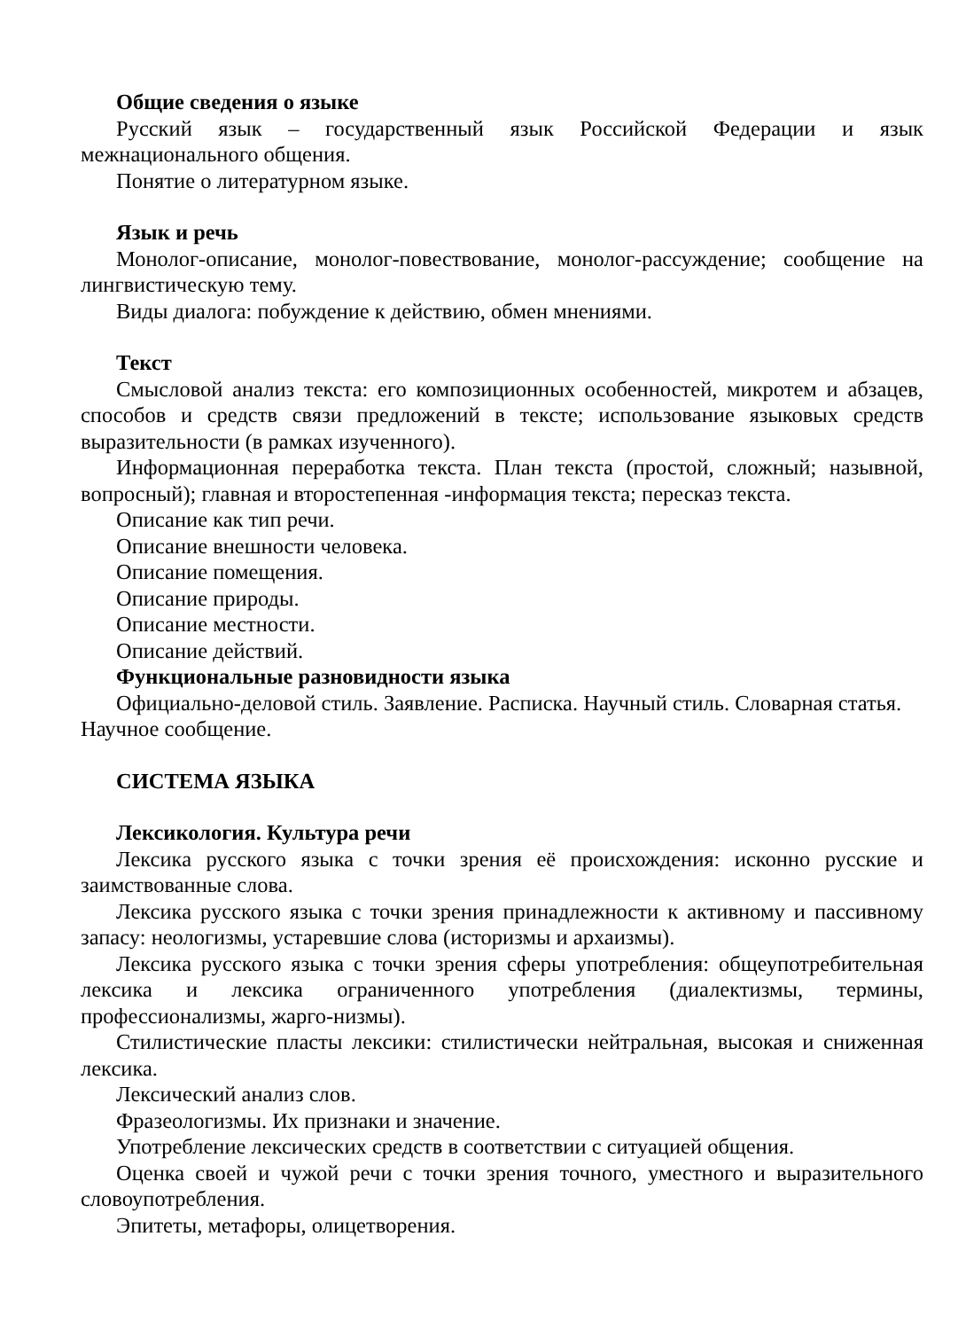Общие сведения о языке
Русский язык – государственный язык Российской Федерации и язык межнационального общения.
Понятие о литературном языке.
Язык и речь
Монолог-описание, монолог-повествование, монолог-рассуждение; сообщение на лингвистическую тему.
Виды диалога: побуждение к действию, обмен мнениями.
Текст
Смысловой анализ текста: его композиционных особенностей, микротем и абзацев, способов и средств связи предложений в тексте; использование языковых средств выразительности (в рамках изученного).
Информационная переработка текста. План текста (простой, сложный; назывной, вопросный); главная и второстепенная -информация текста; пересказ текста.
Описание как тип речи.
Описание внешности человека.
Описание помещения.
Описание природы.
Описание местности.
Описание действий.
Функциональные разновидности языка
Официально-деловой стиль. Заявление. Расписка. Научный стиль. Словарная статья. Научное сообщение.
СИСТЕМА ЯЗЫКА
Лексикология. Культура речи
Лексика русского языка с точки зрения её происхождения: исконно русские и заимствованные слова.
Лексика русского языка с точки зрения принадлежности к активному и пассивному запасу: неологизмы, устаревшие слова (историзмы и архаизмы).
Лексика русского языка с точки зрения сферы употребления: общеупотребительная лексика и лексика ограниченного употребления (диалектизмы, термины, профессионализмы, жарго-низмы).
Стилистические пласты лексики: стилистически нейтральная, высокая и сниженная лексика.
Лексический анализ слов.
Фразеологизмы. Их признаки и значение.
Употребление лексических средств в соответствии с ситуацией общения.
Оценка своей и чужой речи с точки зрения точного, уместного и выразительного словоупотребления.
Эпитеты, метафоры, олицетворения.